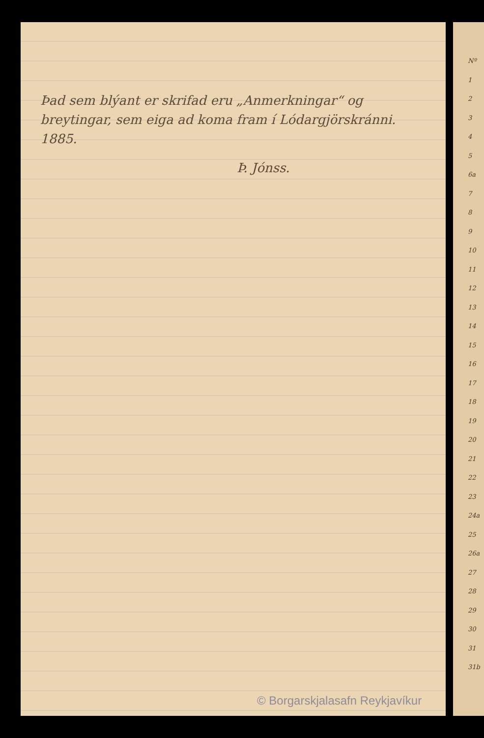Þad sem blýant er skrifad eru „Anmerkningar“ og breytingar, sem eiga ad koma fram í Lódargjörskránni. 1885.
Þ. Jónss.
Nº
1
2
3
4
5
6a
7
8
9
10
11
12
13
14
15
16
17
18
19
20
21
22
23
24a
25
26a
27
28
29
30
31
31b
© Borgarskjalasafn Reykjavíkur